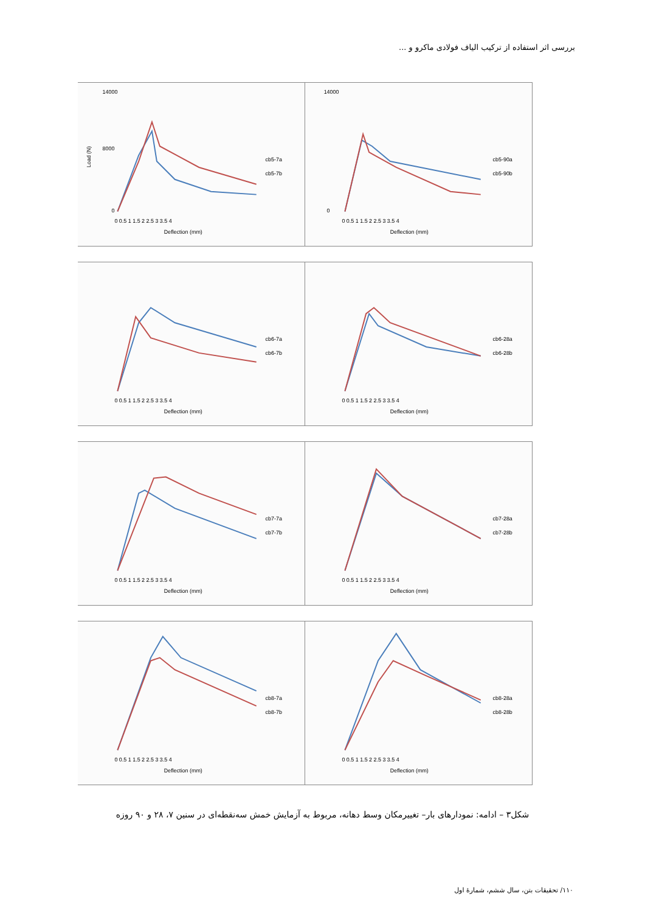بررسی اثر استفاده از ترکیب الیاف فولادی ماکرو و ...
14000
8000
0
0 0.5 1 1.5 2 2.5 3 3.5 4
Deflection (mm)
Load (N)
cb5-7a
cb5-7b
14000
0
0 0.5 1 1.5 2 2.5 3 3.5 4
Deflection (mm)
cb5-90a
cb5-90b
0 0.5 1 1.5 2 2.5 3 3.5 4
Deflection (mm)
cb6-7a
cb6-7b
0 0.5 1 1.5 2 2.5 3 3.5 4
Deflection (mm)
cb6-28a
cb6-28b
0 0.5 1 1.5 2 2.5 3 3.5 4
Deflection (mm)
cb7-7a
cb7-7b
0 0.5 1 1.5 2 2.5 3 3.5 4
Deflection (mm)
cb7-28a
cb7-28b
0 0.5 1 1.5 2 2.5 3 3.5 4
Deflection (mm)
cb8-7a
cb8-7b
0 0.5 1 1.5 2 2.5 3 3.5 4
Deflection (mm)
cb8-28a
cb8-28b
شکل۳ – ادامه: نمودارهای بار– تغییرمکان وسط دهانه، مربوط به آزمایش خمش سه‌نقطه‌ای در سنین ۷، ۲۸ و ۹۰ روزه
۱۱۰/ تحقیقات بتن، سال ششم، شمارهٔ اول